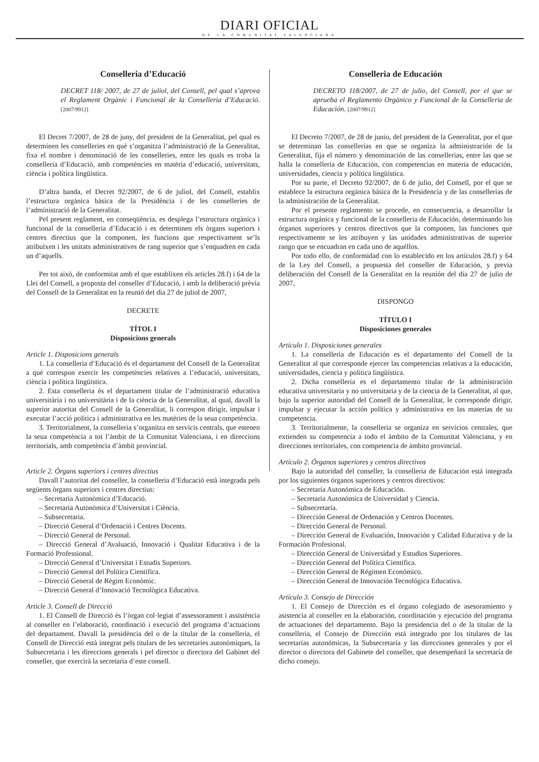DIARI OFICIAL
DE LA COMUNITAT VALENCIANA
Conselleria d’Educació
DECRET 118/ 2007, de 27 de juliol, del Consell, pel qual s’aprova el Reglament Orgànic i Funcional de la Conselleria d’Educació. [2007/9912]
El Decret 7/2007, de 28 de juny, del president de la Generalitat, pel qual es determinen les conselleries en què s’organitza l’administració de la Generalitat, fixa el nombre i denominació de les conselleries, entre les quals es troba la conselleria d’Educació, amb competències en matèria d’educació, universitats, ciència i política lingüística.
D’altra banda, el Decret 92/2007, de 6 de juliol, del Consell, establix l’estructura orgànica bàsica de la Presidència i de les conselleries de l’administració de la Generalitat.
Pel present reglament, en conseqüència, es desplega l’estructura orgànica i funcional de la conselleria d’Educació i es determinen els òrgans superiors i centres directius que la componen, les funcions que respectivament se’ls atribuïxen i les unitats administratives de rang superior que s’enquadren en cada un d’aquells.
Per tot això, de conformitat amb el que establixen els articles 28.f) i 64 de la Llei del Consell, a proposta del conseller d’Educació, i amb la deliberació prèvia del Consell de la Generalitat en la reunió del dia 27 de juliol de 2007,
DECRETE
TÍTOL I
Disposicions generals
Article 1. Disposicions generals
1. La conselleria d’Educació és el departament del Consell de la Generalitat a què correspon exercir les competències relatives a l’educació, universitats, ciència i política lingüística.
2. Esta conselleria és el departament titular de l’administració educativa universitària i no universitària i de la ciència de la Generalitat, al qual, davall la superior autoritat del Consell de la Generalitat, li correspon dirigir, impulsar i executar l’acció política i administrativa en les matèries de la seua competència.
3. Territorialment, la conselleria s’organitza en servicis centrals, que estenen la seua competència a tot l’àmbit de la Comunitat Valenciana, i en direccions territorials, amb competència d’àmbit provincial.
Article 2. Òrgans superiors i centres directius
Davall l’autoritat del conseller, la conselleria d’Educació està integrada pels següents òrgans superiors i centres directius:
– Secretaria Autonòmica d’Educació.
– Secretaria Autonòmica d’Universitat i Ciència.
– Subsecretaria.
– Direcció General d’Ordenació i Centres Docents.
– Direcció General de Personal.
– Direcció General d’Avaluació, Innovació i Qualitat Educativa i de la Formació Professional.
– Direcció General d’Universitat i Estudis Superiors.
– Direcció General del Política Científica.
– Direcció General de Règim Econòmic.
– Direcció General d’Innovació Tecnològica Educativa.
Article 3. Consell de Direcció
1. El Consell de Direcció és l’òrgan col·legiat d’assessorament i assistència al conseller en l’elaboració, coordinació i execució del programa d’actuacions del departament. Davall la presidència del o de la titular de la conselleria, el Consell de Direcció està integrat pels titulars de les secretaries autonòmiques, la Subsecretaria i les direccions generals i pel director o directora del Gabinet del conseller, que exercirà la secretaria d’este consell.
Conselleria de Educación
DECRETO 118/2007, de 27 de julio, del Consell, por el que se aprueba el Reglamento Orgánico y Funcional de la Conselleria de Educación. [2007/9912]
El Decreto 7/2007, de 28 de junio, del president de la Generalitat, por el que se determinan las consellerias en que se organiza la administración de la Generalitat, fija el número y denominación de las consellerias, entre las que se halla la conselleria de Educación, con competencias en materia de educación, universidades, ciencia y política lingüística.
Por su parte, el Decreto 92/2007, de 6 de julio, del Consell, por el que se establece la estructura orgánica básica de la Presidencia y de las consellerias de la administración de la Generalitat.
Por el presente reglamento se procede, en consecuencia, a desarrollar la estructura orgánica y funcional de la conselleria de Educación, determinando los órganos superiores y centros directivos que la componen, las funciones que respectivamente se les atribuyen y las unidades administrativas de superior rango que se encuadran en cada uno de aquéllos.
Por todo ello, de conformidad con lo establecido en los artículos 28.f) y 64 de la Ley del Consell, a propuesta del conseller de Educación, y previa deliberación del Consell de la Generalitat en la reunión del día 27 de julio de 2007,
DISPONGO
TÍTULO I
Disposiciones generales
Artículo 1. Disposiciones generales
1. La conselleria de Educación es el departamento del Consell de la Generalitat al que corresponde ejercer las competencias relativas a la educación, universidades, ciencia y política lingüística.
2. Dicha conselleria es el departamento titular de la administración educativa universitaria y no universitaria y de la ciencia de la Generalitat, al que, bajo la superior autoridad del Consell de la Generalitat, le corresponde dirigir, impulsar y ejecutar la acción política y administrativa en las materias de su competencia.
3. Territorialmente, la conselleria se organiza en servicios centrales, que extienden su competencia a todo el ámbito de la Comunitat Valenciana, y en direcciones territoriales, con competencia de ámbito provincial.
Artículo 2. Órganos superiores y centros directivos
Bajo la autoridad del conseller, la conselleria de Educación está integrada por los siguientes órganos superiores y centros directivos:
– Secretaría Autonómica de Educación.
– Secretaría Autonómica de Universidad y Ciencia.
– Subsecretaría.
– Dirección General de Ordenación y Centros Docentes.
– Dirección General de Personal.
– Dirección General de Evaluación, Innovación y Calidad Educativa y de la Formación Profesional.
– Dirección General de Universidad y Estudios Superiores.
– Dirección General del Política Científica.
– Dirección General de Régimen Económico.
– Dirección General de Innovación Tecnológica Educativa.
Artículo 3. Consejo de Dirección
1. El Consejo de Dirección es el órgano colegiado de asesoramiento y asistencia al conseller en la elaboración, coordinación y ejecución del programa de actuaciones del departamento. Bajo la presidencia del o de la titular de la conselleria, el Consejo de Dirección está integrado por los titulares de las secretarías autonómicas, la Subsecretaría y las direcciones generales y por el director o directora del Gabinete del conseller, que desempeñará la secretaría de dicho consejo.